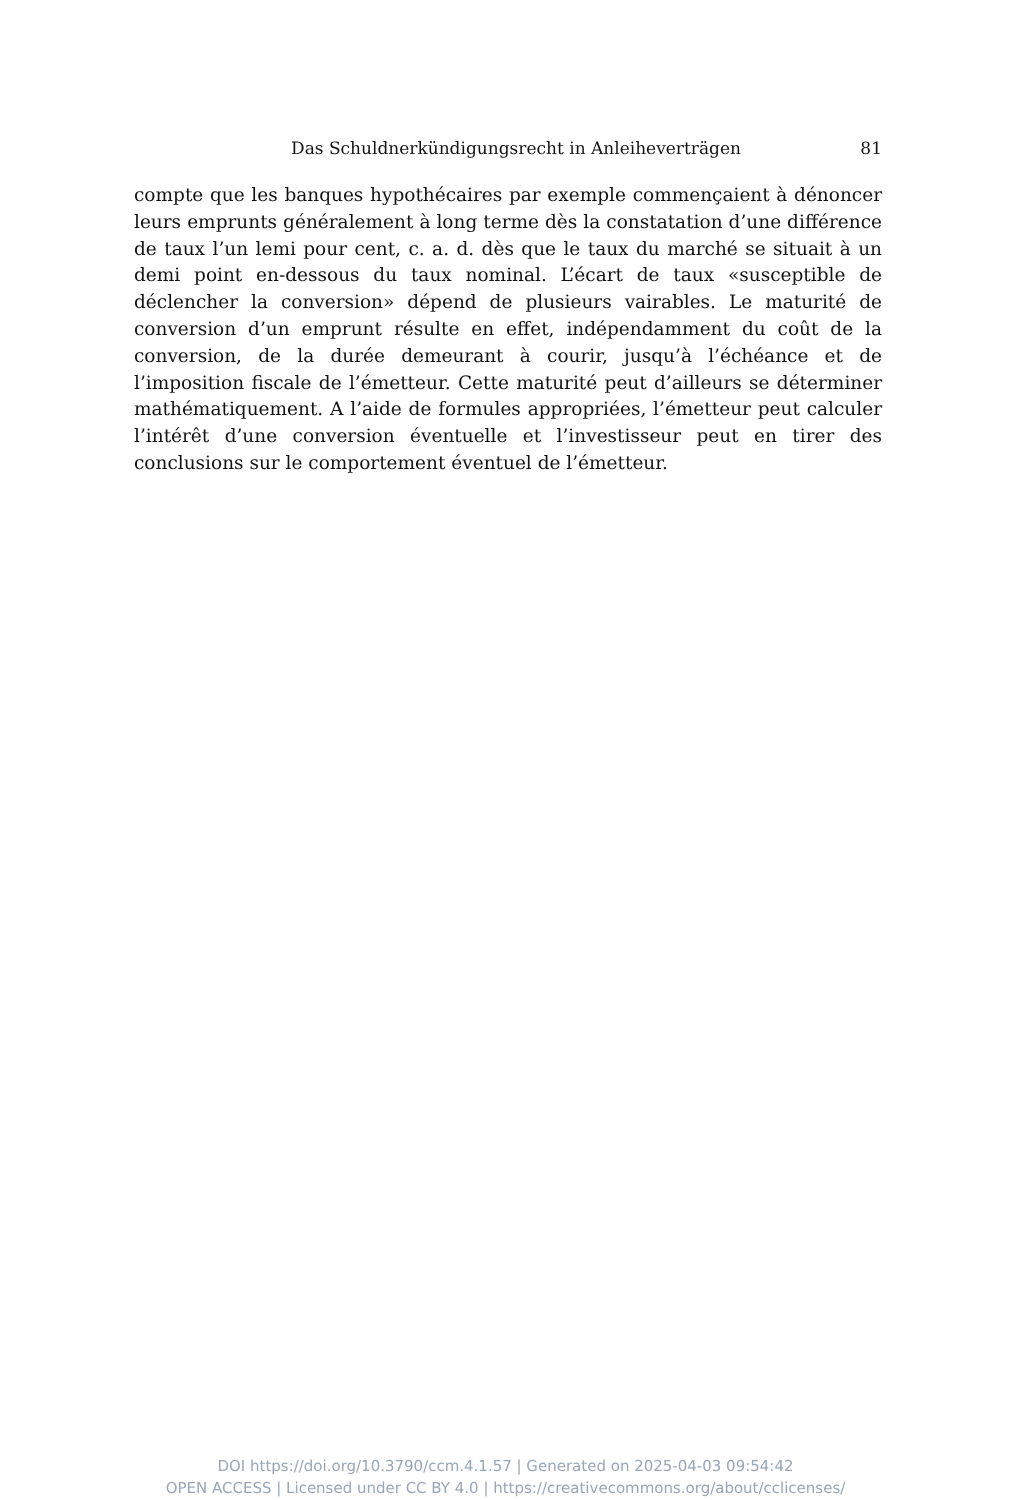Das Schuldnerkündigungsrecht in Anleiheverträgen 81
compte que les banques hypothécaires par exemple commençaient à dénoncer leurs emprunts généralement à long terme dès la constatation d’une différence de taux l’un lemi pour cent, c. a. d. dès que le taux du marché se situait à un demi point en-dessous du taux nominal. L’écart de taux «susceptible de déclencher la conversion» dépend de plusieurs vairables. Le maturité de conversion d’un emprunt résulte en effet, indépendamment du coût de la conversion, de la durée demeurant à courir, jusqu’à l’échéance et de l’imposition fiscale de l’émetteur. Cette maturité peut d’ailleurs se déterminer mathématiquement. A l’aide de formules appropriées, l’émetteur peut calculer l’intérêt d’une conversion éventuelle et l’investisseur peut en tirer des conclusions sur le comportement éventuel de l’émetteur.
DOI https://doi.org/10.3790/ccm.4.1.57 | Generated on 2025-04-03 09:54:42
OPEN ACCESS | Licensed under CC BY 4.0 | https://creativecommons.org/about/cclicenses/